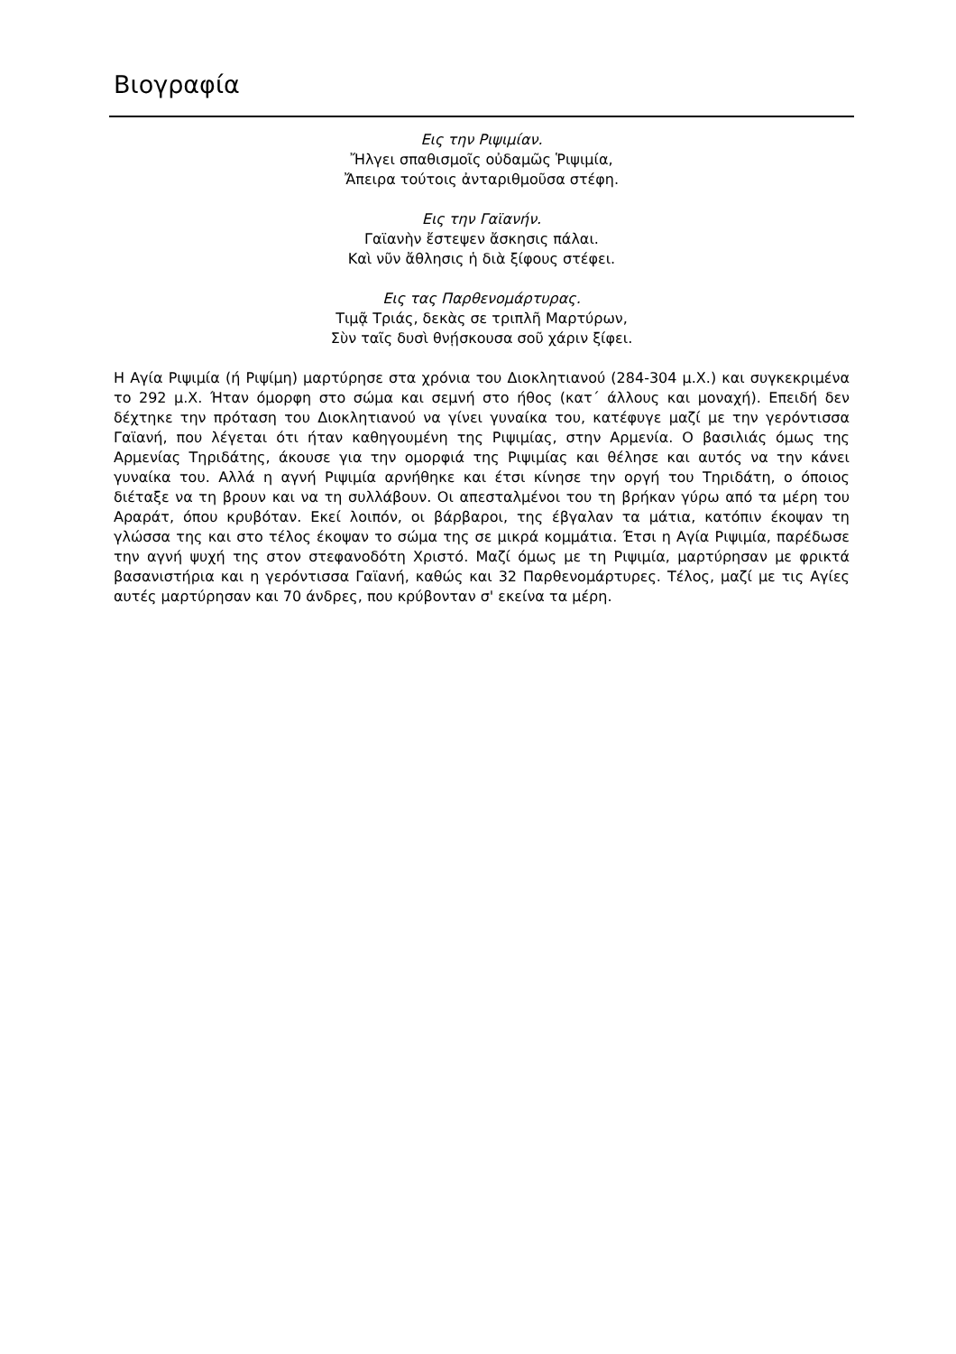Βιογραφία
Εις την Ριψιμίαν.
Ἤλγει σπαθισμοῖς οὐδαμῶς Ῥιψιμία,
Ἄπειρα τούτοις ἀνταριθμοῦσα στέφη.
Εις την Γαϊανήν.
Γαϊανὴν ἔστεψεν ἄσκησις πάλαι.
Καὶ νῦν ἄθλησις ἡ διὰ ξίφους στέφει.
Εις τας Παρθενομάρτυρας.
Τιμᾷ Τριάς, δεκὰς σε τριπλῆ Μαρτύρων,
Σὺν ταῖς δυσὶ θνῄσκουσα σοῦ χάριν ξίφει.
Η Αγία Ριψιμία (ή Ριψίμη) μαρτύρησε στα χρόνια του Διοκλητιανού (284-304 μ.Χ.) και συγκεκριμένα το 292 μ.Χ. Ήταν όμορφη στο σώμα και σεμνή στο ήθος (κατ΄ άλλους και μοναχή). Επειδή δεν δέχτηκε την πρόταση του Διοκλητιανού να γίνει γυναίκα του, κατέφυγε μαζί με την γερόντισσα Γαϊανή, που λέγεται ότι ήταν καθηγουμένη της Ριψιμίας, στην Αρμενία. Ο βασιλιάς όμως της Αρμενίας Τηριδάτης, άκουσε για την ομορφιά της Ριψιμίας και θέλησε και αυτός να την κάνει γυναίκα του. Αλλά η αγνή Ριψιμία αρνήθηκε και έτσι κίνησε την οργή του Τηριδάτη, ο όποιος διέταξε να τη βρουν και να τη συλλάβουν. Οι απεσταλμένοι του τη βρήκαν γύρω από τα μέρη του Αραράτ, όπου κρυβόταν. Εκεί λοιπόν, οι βάρβαροι, της έβγαλαν τα μάτια, κατόπιν έκοψαν τη γλώσσα της και στο τέλος έκοψαν το σώμα της σε μικρά κομμάτια. Έτσι η Αγία Ριψιμία, παρέδωσε την αγνή ψυχή της στον στεφανοδότη Χριστό. Μαζί όμως με τη Ριψιμία, μαρτύρησαν με φρικτά βασανιστήρια και η γερόντισσα Γαϊανή, καθώς και 32 Παρθενομάρτυρες. Τέλος, μαζί με τις Αγίες αυτές μαρτύρησαν και 70 άνδρες, που κρύβονταν σ' εκείνα τα μέρη.